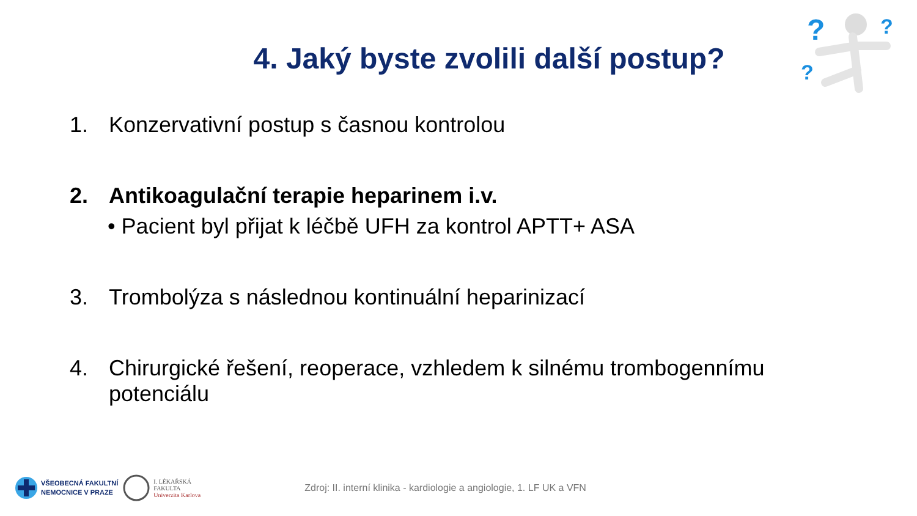?
?
?
4. Jaký byste zvolili další postup?
1. Konzervativní postup s časnou kontrolou
2. Antikoagulační terapie heparinem i.v.
• Pacient byl přijat k léčbě UFH za kontrol APTT+ ASA
3. Trombolýza s následnou kontinuální heparinizací
4. Chirurgické řešení, reoperace, vzhledem k silnému trombogennímu potenciálu
VŠEOBECNÁ FAKULTNÍ
NEMOCNICE V PRAZE
I. LÉKAŘSKÁ
FAKULTA
Univerzita Karlova
Zdroj: II. interní klinika - kardiologie a angiologie, 1. LF UK a VFN